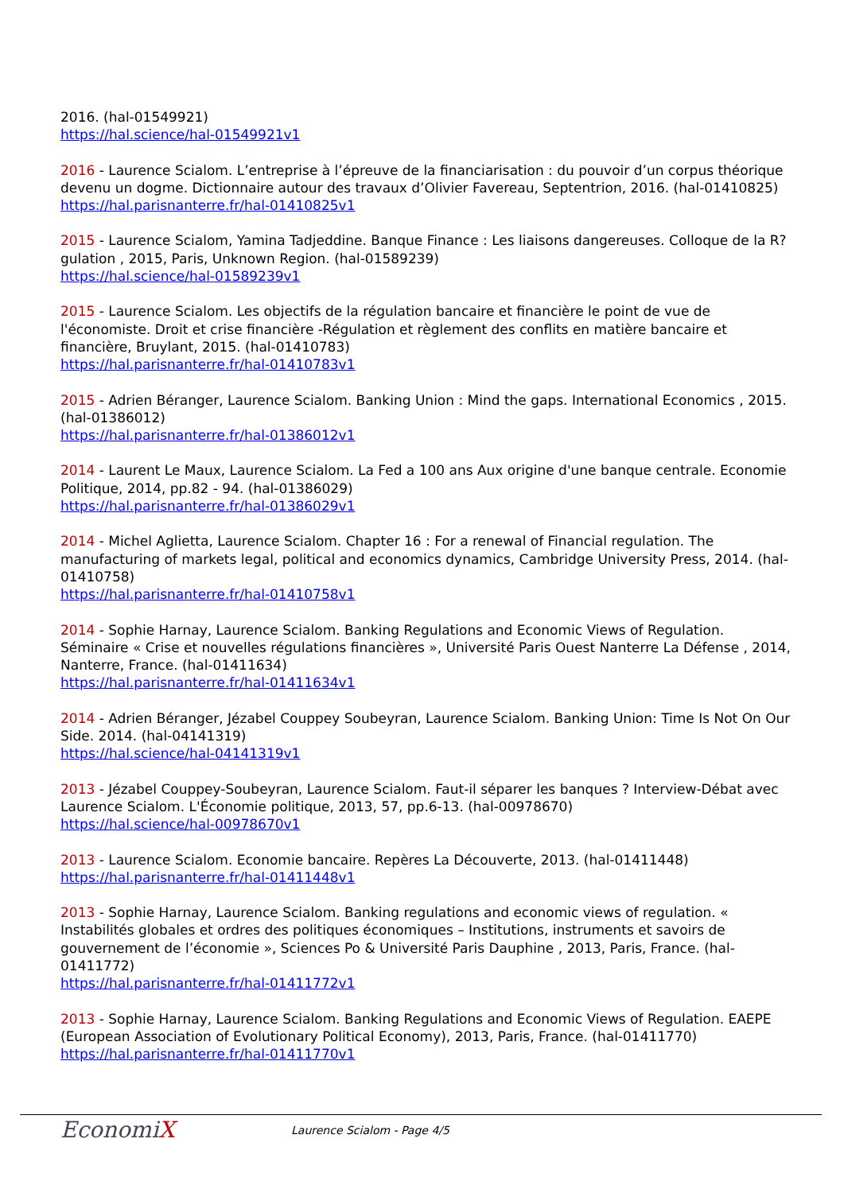2016. (hal-01549921)
https://hal.science/hal-01549921v1
2016 - Laurence Scialom. L’entreprise à l’épreuve de la financiarisation : du pouvoir d’un corpus théorique devenu un dogme. Dictionnaire autour des travaux d’Olivier Favereau, Septentrion, 2016. (hal-01410825)
https://hal.parisnanterre.fr/hal-01410825v1
2015 - Laurence Scialom, Yamina Tadjeddine. Banque Finance : Les liaisons dangereuses. Colloque de la R?gulation , 2015, Paris, Unknown Region. (hal-01589239)
https://hal.science/hal-01589239v1
2015 - Laurence Scialom. Les objectifs de la régulation bancaire et financière le point de vue de l'économiste. Droit et crise financière -Régulation et règlement des conflits en matière bancaire et financière, Bruylant, 2015. (hal-01410783)
https://hal.parisnanterre.fr/hal-01410783v1
2015 - Adrien Béranger, Laurence Scialom. Banking Union : Mind the gaps. International Economics , 2015. (hal-01386012)
https://hal.parisnanterre.fr/hal-01386012v1
2014 - Laurent Le Maux, Laurence Scialom. La Fed a 100 ans Aux origine d'une banque centrale. Economie Politique, 2014, pp.82 - 94. (hal-01386029)
https://hal.parisnanterre.fr/hal-01386029v1
2014 - Michel Aglietta, Laurence Scialom. Chapter 16 : For a renewal of Financial regulation. The manufacturing of markets legal, political and economics dynamics, Cambridge University Press, 2014. (hal-01410758)
https://hal.parisnanterre.fr/hal-01410758v1
2014 - Sophie Harnay, Laurence Scialom. Banking Regulations and Economic Views of Regulation. Séminaire « Crise et nouvelles régulations financières », Université Paris Ouest Nanterre La Défense , 2014, Nanterre, France. (hal-01411634)
https://hal.parisnanterre.fr/hal-01411634v1
2014 - Adrien Béranger, Jézabel Couppey Soubeyran, Laurence Scialom. Banking Union: Time Is Not On Our Side. 2014. (hal-04141319)
https://hal.science/hal-04141319v1
2013 - Jézabel Couppey-Soubeyran, Laurence Scialom. Faut-il séparer les banques ? Interview-Débat avec Laurence Scialom. L'Économie politique, 2013, 57, pp.6-13. (hal-00978670)
https://hal.science/hal-00978670v1
2013 - Laurence Scialom. Economie bancaire. Repères La Découverte, 2013. (hal-01411448)
https://hal.parisnanterre.fr/hal-01411448v1
2013 - Sophie Harnay, Laurence Scialom. Banking regulations and economic views of regulation. « Instabilités globales et ordres des politiques économiques – Institutions, instruments et savoirs de gouvernement de l’économie », Sciences Po & Université Paris Dauphine , 2013, Paris, France. (hal-01411772)
https://hal.parisnanterre.fr/hal-01411772v1
2013 - Sophie Harnay, Laurence Scialom. Banking Regulations and Economic Views of Regulation. EAEPE (European Association of Evolutionary Political Economy), 2013, Paris, France. (hal-01411770)
https://hal.parisnanterre.fr/hal-01411770v1
EconomiX
Laurence Scialom - Page 4/5